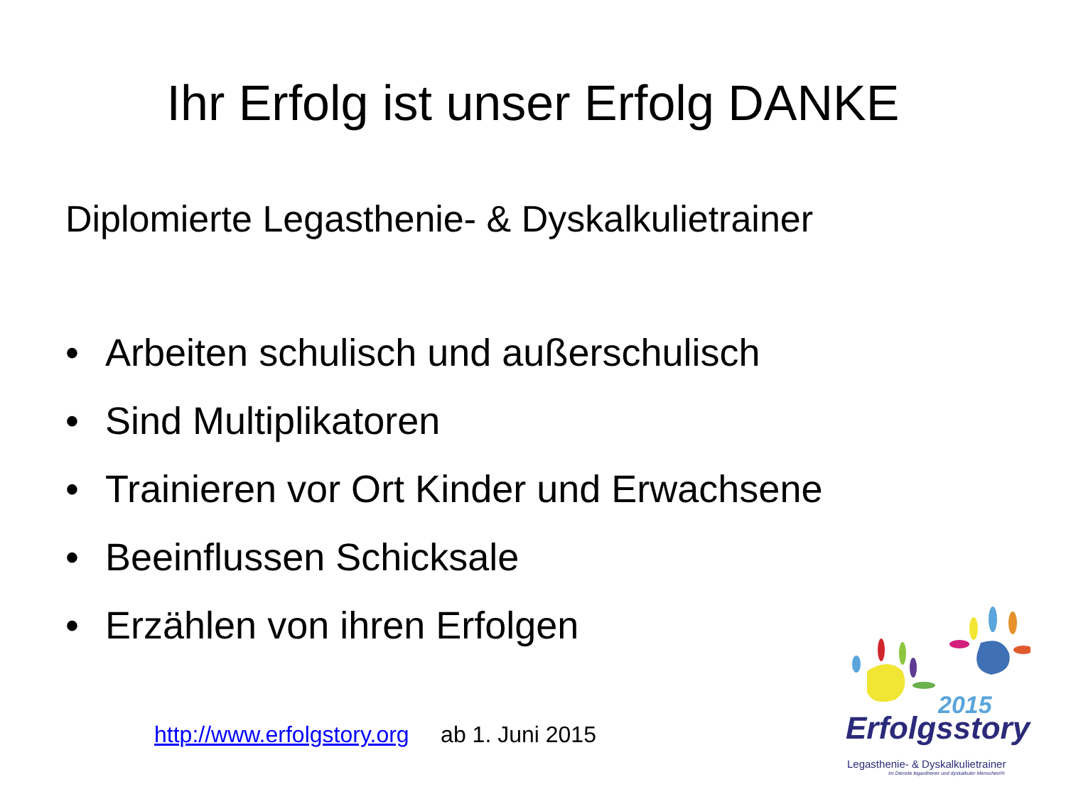Ihr Erfolg ist unser Erfolg DANKE
Diplomierte Legasthenie- & Dyskalkulietrainer
• Arbeiten schulisch und außerschulisch
• Sind Multiplikatoren
• Trainieren vor Ort Kinder und Erwachsene
• Beeinflussen Schicksale
• Erzählen von ihren Erfolgen
http://www.erfolgstory.org ab 1. Juni 2015
2015
Erfolgsstory
Legasthenie- & Dyskalkulietrainer
Im Dienste legasthener und dyskalkuler Menschen!®